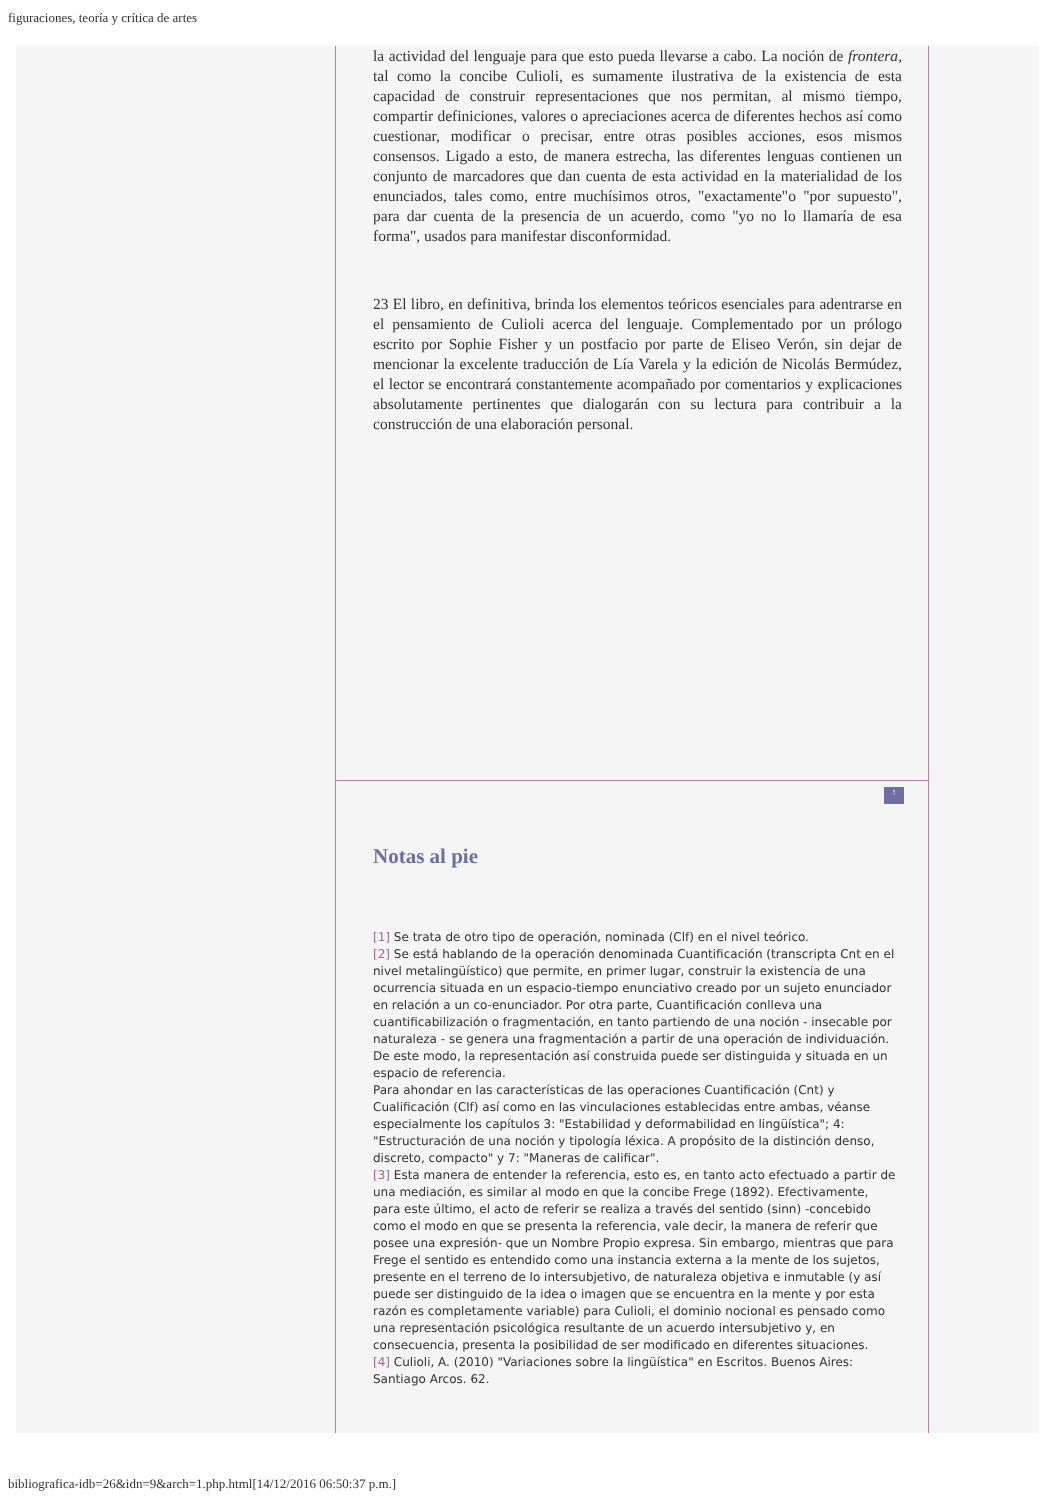figuraciones, teoría y crítica de artes
la actividad del lenguaje para que esto pueda llevarse a cabo. La noción de frontera, tal como la concibe Culioli, es sumamente ilustrativa de la existencia de esta capacidad de construir representaciones que nos permitan, al mismo tiempo, compartir definiciones, valores o apreciaciones acerca de diferentes hechos así como cuestionar, modificar o precisar, entre otras posibles acciones, esos mismos consensos. Ligado a esto, de manera estrecha, las diferentes lenguas contienen un conjunto de marcadores que dan cuenta de esta actividad en la materialidad de los enunciados, tales como, entre muchísimos otros, "exactamente"o "por supuesto", para dar cuenta de la presencia de un acuerdo, como "yo no lo llamaría de esa forma", usados para manifestar disconformidad.
23 El libro, en definitiva, brinda los elementos teóricos esenciales para adentrarse en el pensamiento de Culioli acerca del lenguaje. Complementado por un prólogo escrito por Sophie Fisher y un postfacio por parte de Eliseo Verón, sin dejar de mencionar la excelente traducción de Lía Varela y la edición de Nicolás Bermúdez, el lector se encontrará constantemente acompañado por comentarios y explicaciones absolutamente pertinentes que dialogarán con su lectura para contribuir a la construcción de una elaboración personal.
↑
Notas al pie
[1] Se trata de otro tipo de operación, nominada (Clf) en el nivel teórico.
[2] Se está hablando de la operación denominada Cuantificación (transcripta Cnt en el nivel metalingüístico) que permite, en primer lugar, construir la existencia de una ocurrencia situada en un espacio-tiempo enunciativo creado por un sujeto enunciador en relación a un co-enunciador. Por otra parte, Cuantificación conlleva una cuantificabilización o fragmentación, en tanto partiendo de una noción - insecable por naturaleza - se genera una fragmentación a partir de una operación de individuación. De este modo, la representación así construida puede ser distinguida y situada en un espacio de referencia.
Para ahondar en las características de las operaciones Cuantificación (Cnt) y Cualificación (Clf) así como en las vinculaciones establecidas entre ambas, véanse especialmente los capítulos 3: "Estabilidad y deformabilidad en lingüística"; 4: "Estructuración de una noción y tipología léxica. A propósito de la distinción denso, discreto, compacto" y 7: "Maneras de calificar".
[3] Esta manera de entender la referencia, esto es, en tanto acto efectuado a partir de una mediación, es similar al modo en que la concibe Frege (1892). Efectivamente, para este último, el acto de referir se realiza a través del sentido (sinn) -concebido como el modo en que se presenta la referencia, vale decir, la manera de referir que posee una expresión- que un Nombre Propio expresa. Sin embargo, mientras que para Frege el sentido es entendido como una instancia externa a la mente de los sujetos, presente en el terreno de lo intersubjetivo, de naturaleza objetiva e inmutable (y así puede ser distinguido de la idea o imagen que se encuentra en la mente y por esta razón es completamente variable) para Culioli, el dominio nocional es pensado como una representación psicológica resultante de un acuerdo intersubjetivo y, en consecuencia, presenta la posibilidad de ser modificado en diferentes situaciones.
[4] Culioli, A. (2010) "Variaciones sobre la lingüística" en Escritos. Buenos Aires: Santiago Arcos. 62.
bibliografica-idb=26&idn=9&arch=1.php.html[14/12/2016 06:50:37 p.m.]